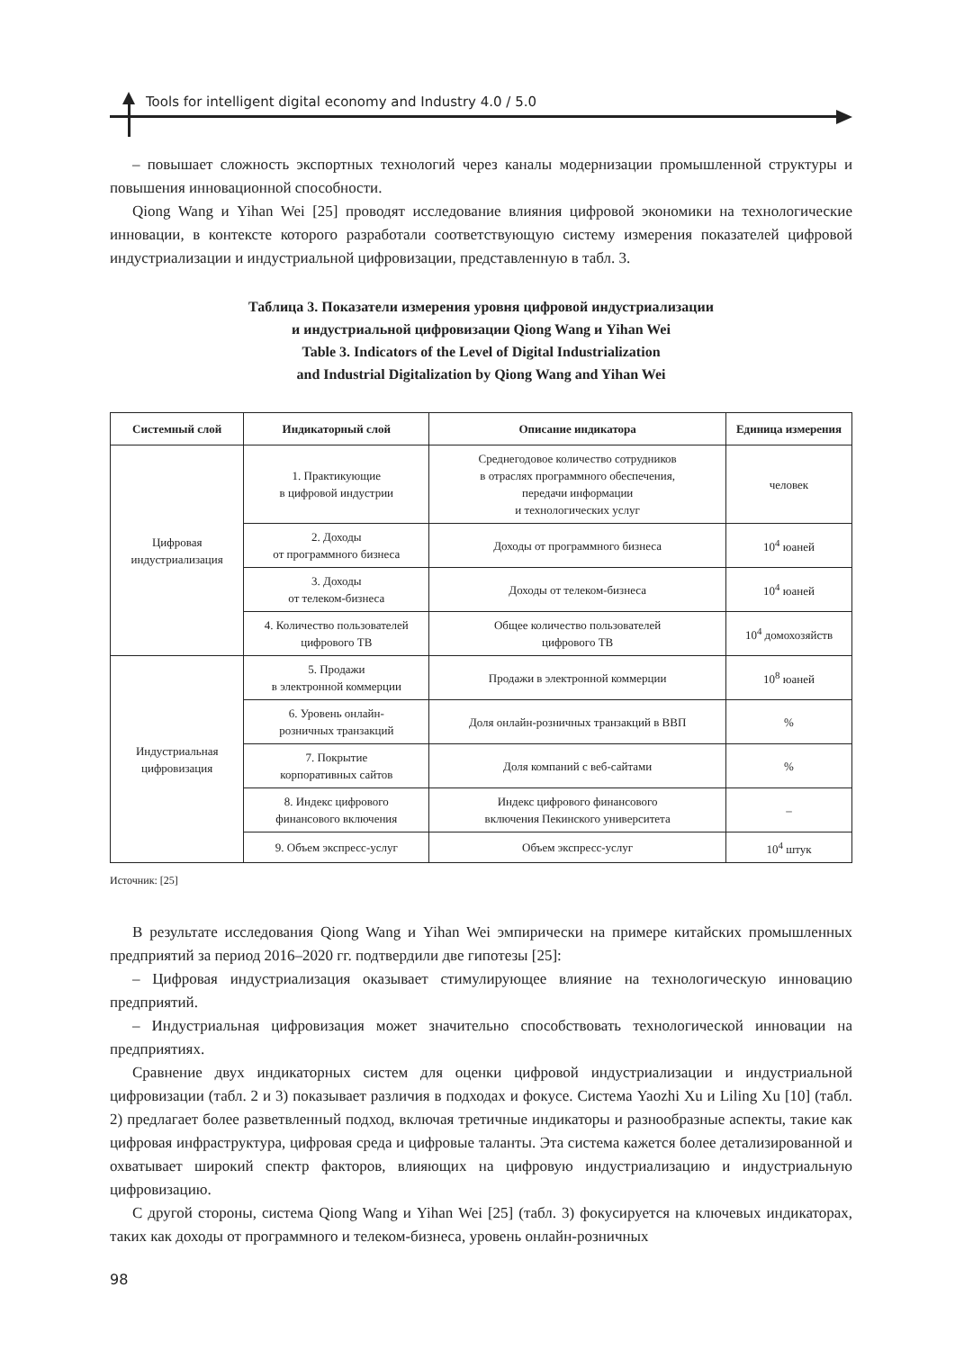Tools for intelligent digital economy and Industry 4.0 / 5.0
– повышает сложность экспортных технологий через каналы модернизации промышленной структуры и повышения инновационной способности.
Qiong Wang и Yihan Wei [25] проводят исследование влияния цифровой экономики на технологические инновации, в контексте которого разработали соответствующую систему измерения показателей цифровой индустриализации и индустриальной цифровизации, представленную в табл. 3.
Таблица 3. Показатели измерения уровня цифровой индустриализации
и индустриальной цифровизации Qiong Wang и Yihan Wei
Table 3. Indicators of the Level of Digital Industrialization
and Industrial Digitalization by Qiong Wang and Yihan Wei
| Системный слой | Индикаторный слой | Описание индикатора | Единица измерения |
| --- | --- | --- | --- |
| Цифровая индустриализация | 1. Практикующие в цифровой индустрии | Среднегодовое количество сотрудников в отраслях программного обеспечения, передачи информации и технологических услуг | человек |
| | 2. Доходы от программного бизнеса | Доходы от программного бизнеса | 10<sup>4</sup> юаней |
| | 3. Доходы от телеком-бизнеса | Доходы от телеком-бизнеса | 10<sup>4</sup> юаней |
| | 4. Количество пользователей цифрового ТВ | Общее количество пользователей цифрового ТВ | 10<sup>4</sup> домохозяйств |
| Индустриальная цифровизация | 5. Продажи в электронной коммерции | Продажи в электронной коммерции | 10<sup>8</sup> юаней |
| | 6. Уровень онлайн- розничных транзакций | Доля онлайн-розничных транзакций в ВВП | % |
| | 7. Покрытие корпоративных сайтов | Доля компаний с веб-сайтами | % |
| | 8. Индекс цифрового финансового включения | Индекс цифрового финансового включения Пекинского университета | – |
| | 9. Объем экспресс-услуг | Объем экспресс-услуг | 10<sup>4</sup> штук |
Источник: [25]
В результате исследования Qiong Wang и Yihan Wei эмпирически на примере китайских промышленных предприятий за период 2016–2020 гг. подтвердили две гипотезы [25]:
– Цифровая индустриализация оказывает стимулирующее влияние на технологическую инновацию предприятий.
– Индустриальная цифровизация может значительно способствовать технологической инновации на предприятиях.
Сравнение двух индикаторных систем для оценки цифровой индустриализации и индустриальной цифровизации (табл. 2 и 3) показывает различия в подходах и фокусе. Система Yaozhi Xu и Liling Xu [10] (табл. 2) предлагает более разветвленный подход, включая третичные индикаторы и разнообразные аспекты, такие как цифровая инфраструктура, цифровая среда и цифровые таланты. Эта система кажется более детализированной и охватывает широкий спектр факторов, влияющих на цифровую индустриализацию и индустриальную цифровизацию.
С другой стороны, система Qiong Wang и Yihan Wei [25] (табл. 3) фокусируется на ключевых индикаторах, таких как доходы от программного и телеком-бизнеса, уровень онлайн-розничных
98